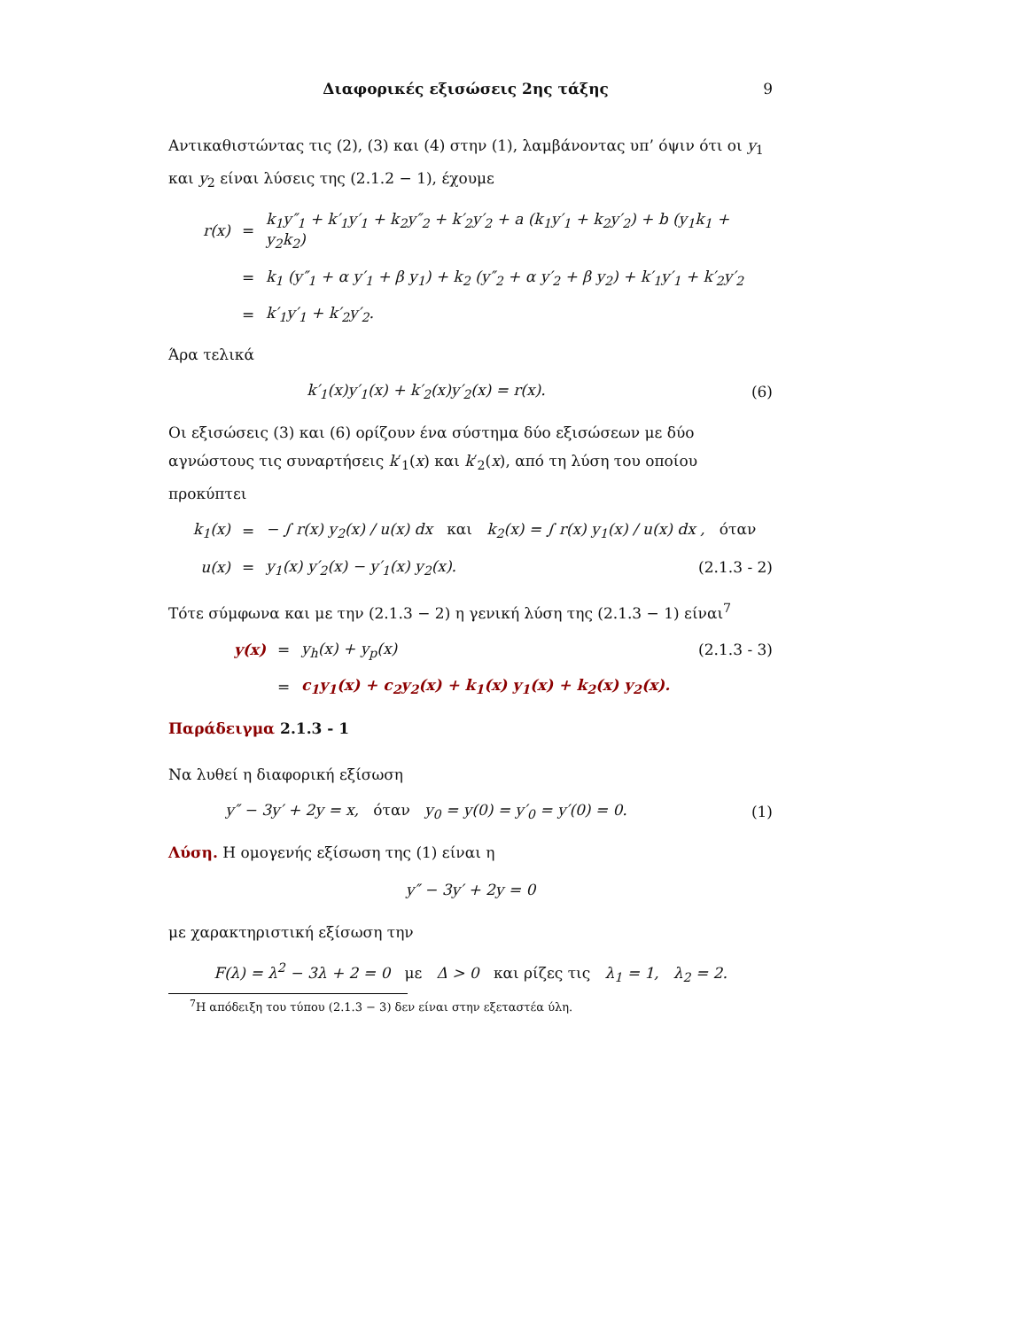Διαφορικές εξισώσεις 2ης τάξης 9
Αντικαθιστώντας τις (2), (3) και (4) στην (1), λαμβάνοντας υπ’ όψιν ότι οι y<sub>1</sub> και y<sub>2</sub> είναι λύσεις της (2.1.2 − 1), έχουμε
r(x) = k<sub>1</sub>y″<sub>1</sub> + k′<sub>1</sub>y′<sub>1</sub> + k<sub>2</sub>y″<sub>2</sub> + k′<sub>2</sub>y′<sub>2</sub> + a (k<sub>1</sub>y′<sub>1</sub> + k<sub>2</sub>y′<sub>2</sub>) + b (y<sub>1</sub>k<sub>1</sub> + y<sub>2</sub>k<sub>2</sub>)
= k<sub>1</sub> (y″<sub>1</sub> + α y′<sub>1</sub> + β y<sub>1</sub>) + k<sub>2</sub> (y″<sub>2</sub> + α y′<sub>2</sub> + β y<sub>2</sub>) + k′<sub>1</sub>y′<sub>1</sub> + k′<sub>2</sub>y′<sub>2</sub>
= k′<sub>1</sub>y′<sub>1</sub> + k′<sub>2</sub>y′<sub>2</sub>.
Άρα τελικά
k′<sub>1</sub>(x)y′<sub>1</sub>(x) + k′<sub>2</sub>(x)y′<sub>2</sub>(x) = r(x). (6)
Οι εξισώσεις (3) και (6) ορίζουν ένα σύστημα δύο εξισώσεων με δύο αγνώστους τις συναρτήσεις k′<sub>1</sub>(x) και k′<sub>2</sub>(x), από τη λύση του οποίου προκύπτει
k<sub>1</sub>(x) = − ∫ r(x) y<sub>2</sub>(x) / u(x) dx και k<sub>2</sub>(x) = ∫ r(x) y<sub>1</sub>(x) / u(x) dx , όταν
u(x) = y<sub>1</sub>(x) y′<sub>2</sub>(x) − y′<sub>1</sub>(x) y<sub>2</sub>(x). (2.1.3 - 2)
Τότε σύμφωνα και με την (2.1.3 − 2) η γενική λύση της (2.1.3 − 1) είναι<sup>7</sup>
y(x) = y<sub>h</sub>(x) + y<sub>p</sub>(x) (2.1.3 - 3)
= c<sub>1</sub>y<sub>1</sub>(x) + c<sub>2</sub>y<sub>2</sub>(x) + k<sub>1</sub>(x) y<sub>1</sub>(x) + k<sub>2</sub>(x) y<sub>2</sub>(x).
Παράδειγμα 2.1.3 - 1
Να λυθεί η διαφορική εξίσωση
y″ − 3y′ + 2y = x, όταν y<sub>0</sub> = y(0) = y′<sub>0</sub> = y′(0) = 0. (1)
Λύση. Η ομογενής εξίσωση της (1) είναι η
y″ − 3y′ + 2y = 0
με χαρακτηριστική εξίσωση την
F(λ) = λ<sup>2</sup> − 3λ + 2 = 0 με Δ > 0 και ρίζες τις λ<sub>1</sub> = 1, λ<sub>2</sub> = 2.
<sup>7</sup> Η απόδειξη του τύπου (2.1.3 − 3) δεν είναι στην εξεταστέα ύλη.